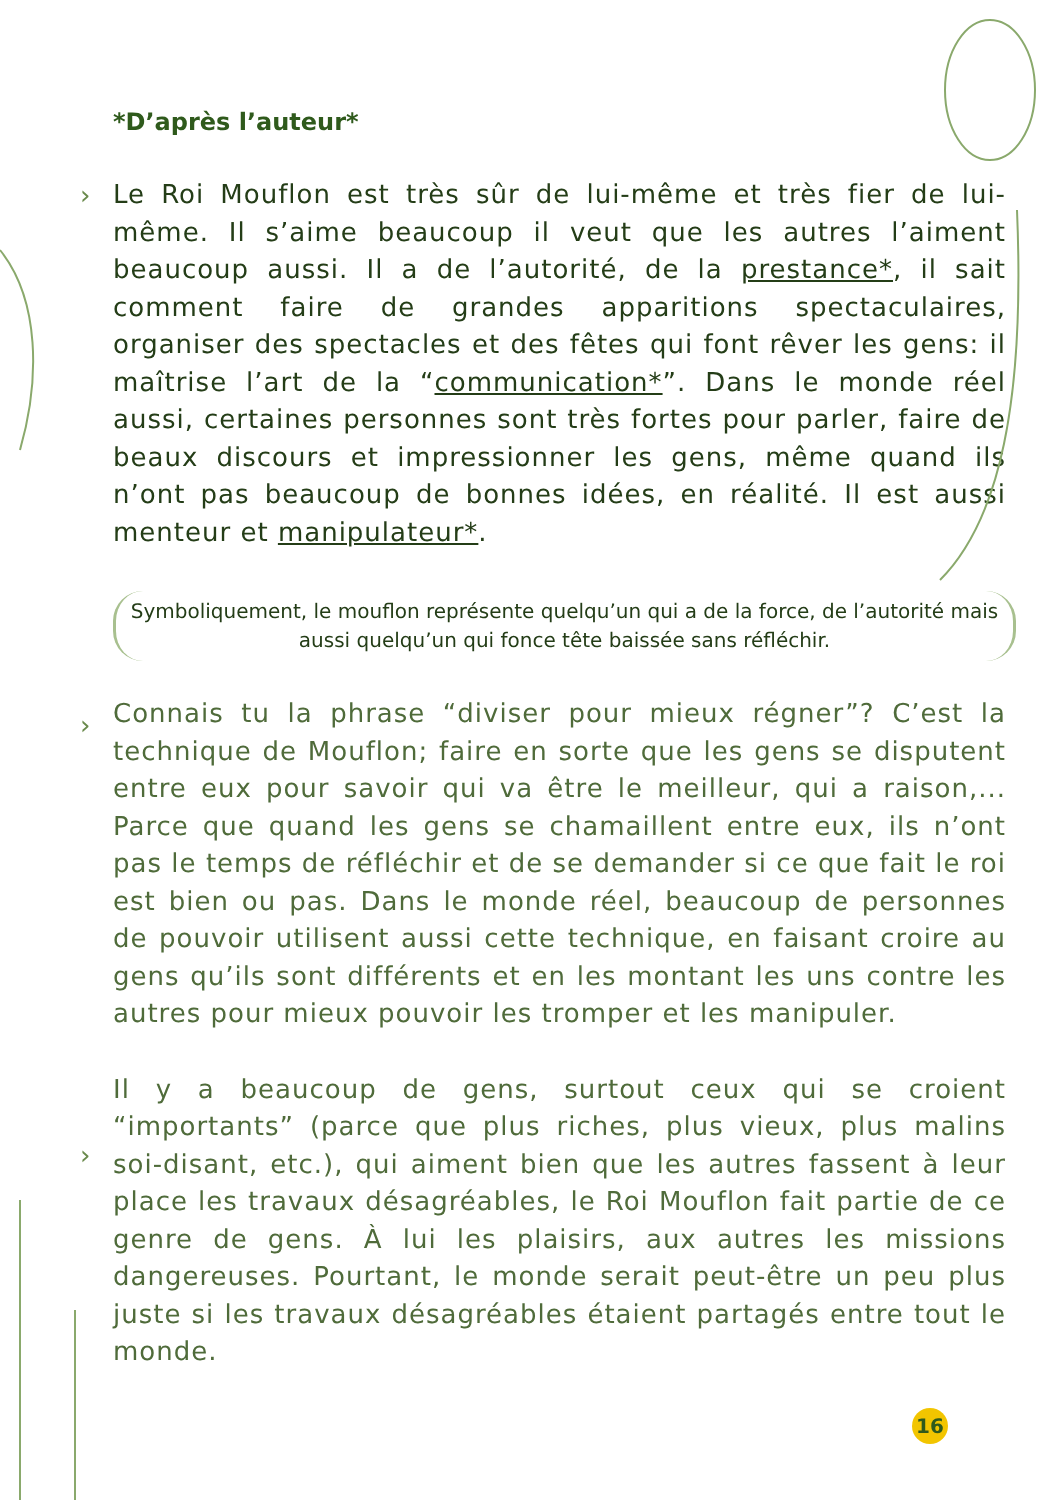›
›
›
*D’après l’auteur*
Le Roi Mouflon est très sûr de lui-même et très fier de lui-même. Il s’aime beaucoup il veut que les autres l’aiment beaucoup aussi. Il a de l’autorité, de la prestance*, il sait comment faire de grandes apparitions spectaculaires, organiser des spectacles et des fêtes qui font rêver les gens: il maîtrise l’art de la “communication*”. Dans le monde réel aussi, certaines personnes sont très fortes pour parler, faire de beaux discours et impressionner les gens, même quand ils n’ont pas beaucoup de bonnes idées, en réalité. Il est aussi menteur et manipulateur*.
Symboliquement, le mouflon représente quelqu’un qui a de la force, de l’autorité mais aussi quelqu’un qui fonce tête baissée sans réfléchir.
Connais tu la phrase “diviser pour mieux régner”? C’est la technique de Mouflon; faire en sorte que les gens se disputent entre eux pour savoir qui va être le meilleur, qui a raison,... Parce que quand les gens se chamaillent entre eux, ils n’ont pas le temps de réfléchir et de se demander si ce que fait le roi est bien ou pas. Dans le monde réel, beaucoup de personnes de pouvoir utilisent aussi cette technique, en faisant croire au gens qu’ils sont différents et en les montant les uns contre les autres pour mieux pouvoir les tromper et les manipuler.
Il y a beaucoup de gens, surtout ceux qui se croient “importants” (parce que plus riches, plus vieux, plus malins soi-disant, etc.), qui aiment bien que les autres fassent à leur place les travaux désagréables, le Roi Mouflon fait partie de ce genre de gens. À lui les plaisirs, aux autres les missions dangereuses. Pourtant, le monde serait peut-être un peu plus juste si les travaux désagréables étaient partagés entre tout le monde.
16